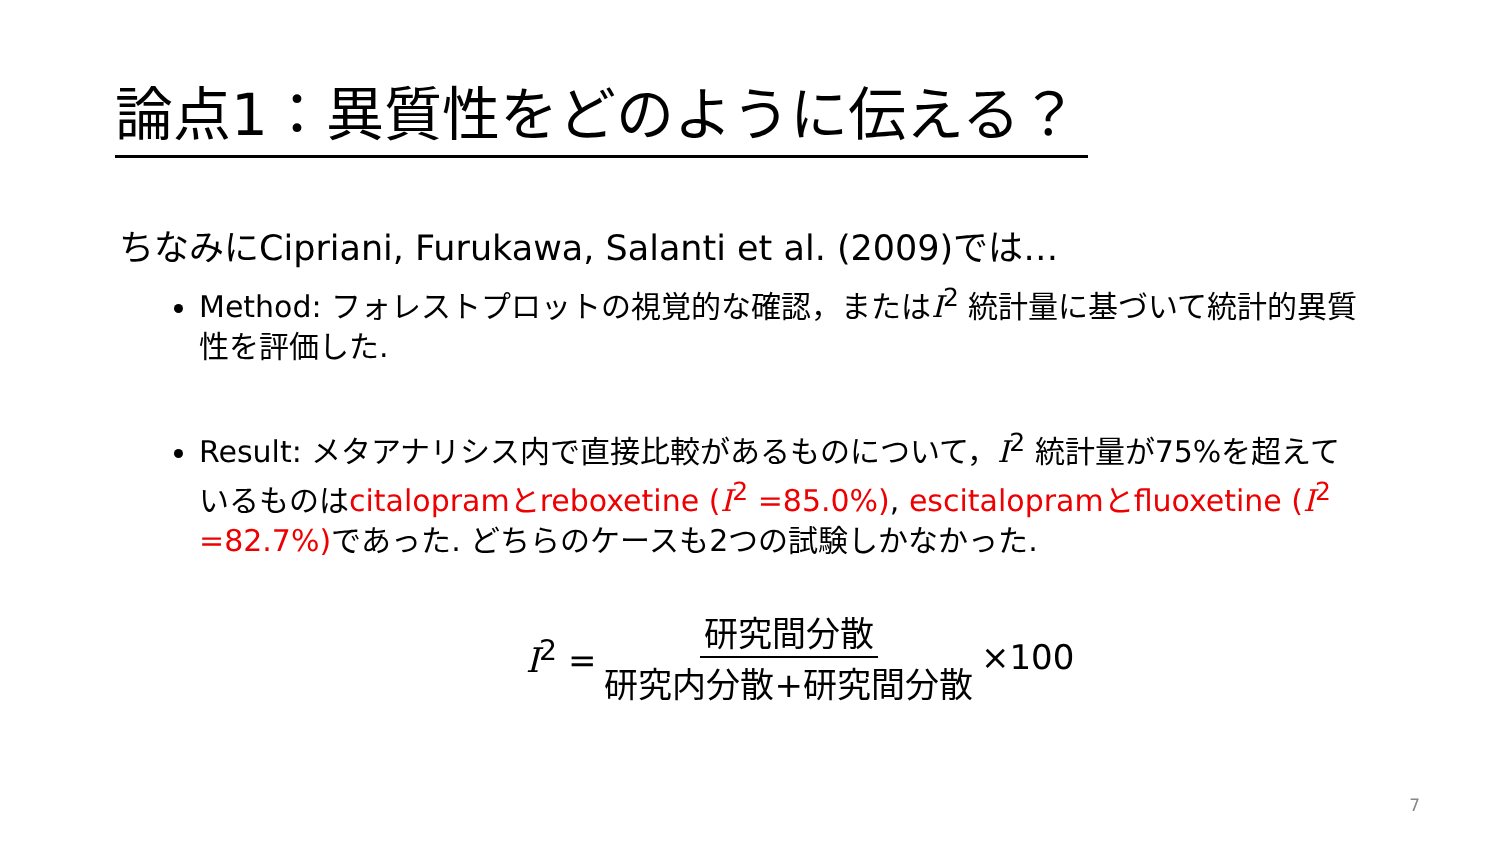論点1：異質性をどのように伝える？
ちなみにCipriani, Furukawa, Salanti et al. (2009)では…
Method: フォレストプロットの視覚的な確認，またはI<sup>2</sup> 統計量に基づいて統計的異質性を評価した.
Result: メタアナリシス内で直接比較があるものについて，I<sup>2</sup> 統計量が75%を超えているものはcitalopramとreboxetine (I<sup>2</sup> =85.0%), escitalopramとfluoxetine (I<sup>2</sup> =82.7%) であった. どちらのケースも2つの試験しかなかった.
I<sup>2</sup> = 研究間分散 研究内分散+研究間分散 ×100
7